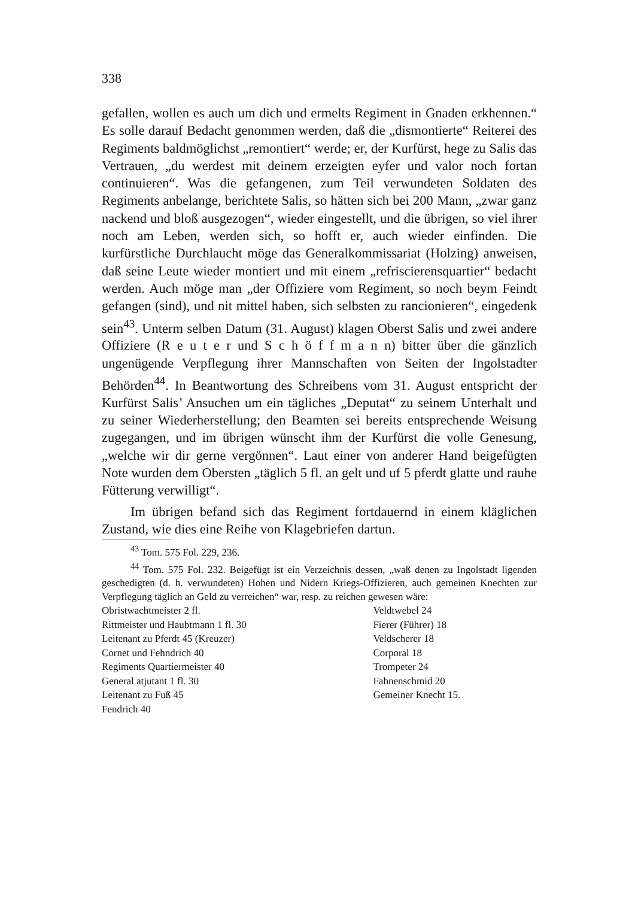338
gefallen, wollen es auch um dich und ermelts Regiment in Gnaden erkhennen.“ Es solle darauf Bedacht genommen werden, daß die „dismontierte“ Reiterei des Regiments baldmöglichst „remontiert“ werde; er, der Kurfürst, hege zu Salis das Vertrauen, „du werdest mit deinem erzeigten eyfer und valor noch fortan continuieren“. Was die gefangenen, zum Teil verwundeten Soldaten des Regiments anbelange, berichtete Salis, so hätten sich bei 200 Mann, „zwar ganz nackend und bloß ausgezogen“, wieder eingestellt, und die übrigen, so viel ihrer noch am Leben, werden sich, so hofft er, auch wieder einfinden. Die kurfürstliche Durchlaucht möge das Generalkommissariat (Holzing) anweisen, daß seine Leute wieder montiert und mit einem „refriscierensquartier“ bedacht werden. Auch möge man „der Offiziere vom Regiment, so noch beym Feindt gefangen (sind), und nit mittel haben, sich selbsten zu rancionieren“, eingedenk sein<sup>43</sup>. Unterm selben Datum (31. August) klagen Oberst Salis und zwei andere Offiziere (R e u t e r und S c h ö f f m a n n) bitter über die gänzlich ungenügende Verpflegung ihrer Mannschaften von Seiten der Ingolstadter Behörden<sup>44</sup>. In Beantwortung des Schreibens vom 31. August entspricht der Kurfürst Salis’ Ansuchen um ein tägliches „Deputat“ zu seinem Unterhalt und zu seiner Wiederherstellung; den Beamten sei bereits entsprechende Weisung zugegangen, und im übrigen wünscht ihm der Kurfürst die volle Genesung, „welche wir dir gerne vergönnen“. Laut einer von anderer Hand beigefügten Note wurden dem Obersten „täglich 5 fl. an gelt und uf 5 pferdt glatte und rauhe Fütterung verwilligt“.
Im übrigen befand sich das Regiment fortdauernd in einem kläglichen Zustand, wie dies eine Reihe von Klagebriefen dartun.
<sup>43</sup> Tom. 575 Fol. 229, 236.
<sup>44</sup> Tom. 575 Fol. 232. Beigefügt ist ein Verzeichnis dessen, „waß denen zu Ingolstadt ligenden geschedigten (d. h. verwundeten) Hohen und Nidern Kriegs-Offizieren, auch gemeinen Knechten zur Verpflegung täglich an Geld zu verreichen“ war, resp. zu reichen gewesen wäre:
| Obristwachtmeister 2 fl. | Veldtwebel 24 |
| Rittmeister und Haubtmann 1 fl. 30 | Fierer (Führer) 18 |
| Leitenant zu Pferdt 45 (Kreuzer) | Veldscherer 18 |
| Cornet und Fehndrich 40 | Corporal 18 |
| Regiments Quartiermeister 40 | Trompeter 24 |
| General atjutant 1 fl. 30 | Fahnenschmid 20 |
| Leitenant zu Fuß 45 | Gemeiner Knecht 15. |
| Fendrich 40 | |